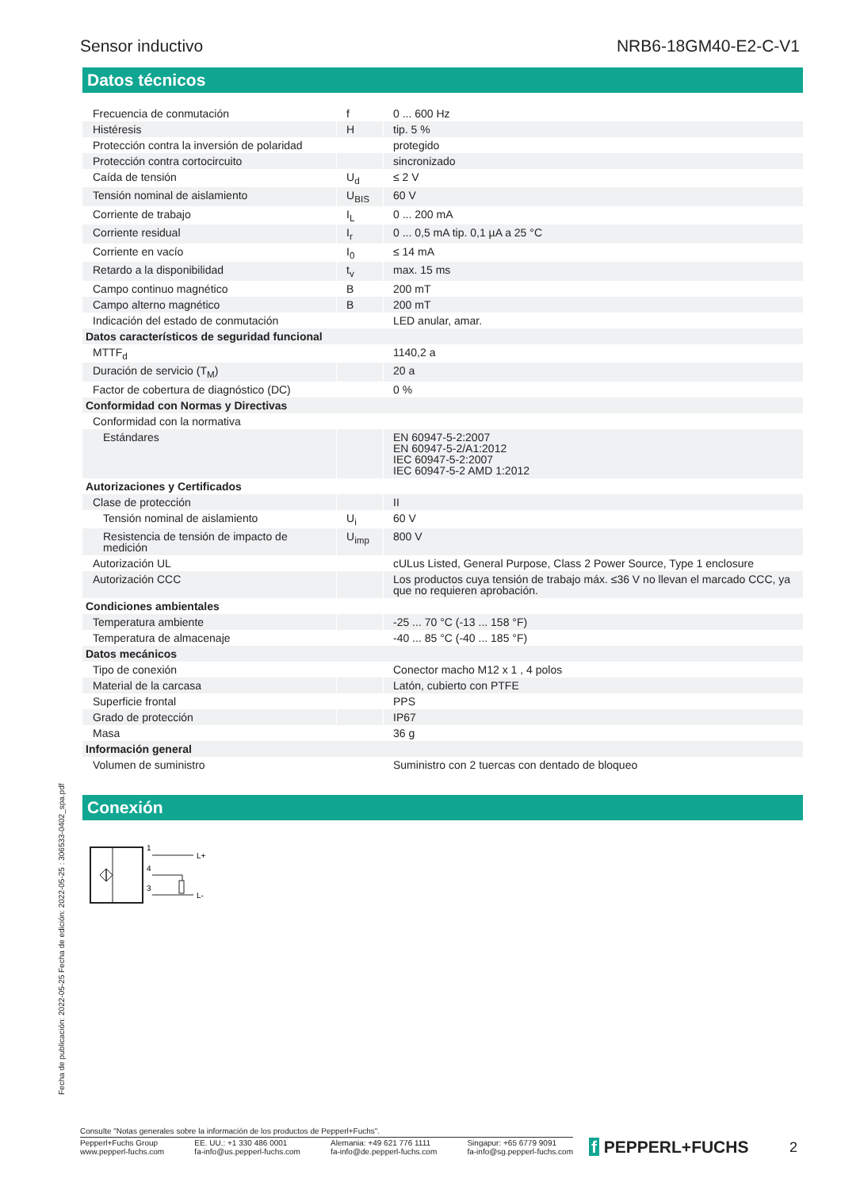Sensor inductivo NRB6-18GM40-E2-C-V1
Datos técnicos
| Frecuencia de conmutación | f | 0 ... 600 Hz |
| Histéresis | H | tip. 5 % |
| Protección contra la inversión de polaridad | | protegido |
| Protección contra cortocircuito | | sincronizado |
| Caída de tensión | U<sub>d</sub> | ≤ 2 V |
| Tensión nominal de aislamiento | U<sub>BIS</sub> | 60 V |
| Corriente de trabajo | I<sub>L</sub> | 0 ... 200 mA |
| Corriente residual | I<sub>r</sub> | 0 ... 0,5 mA tip. 0,1 µA a 25 °C |
| Corriente en vacío | I<sub>0</sub> | ≤ 14 mA |
| Retardo a la disponibilidad | t<sub>v</sub> | max. 15 ms |
| Campo continuo magnético | B | 200 mT |
| Campo alterno magnético | B | 200 mT |
| Indicación del estado de conmutación | | LED anular, amar. |
| Datos característicos de seguridad funcional | | |
| MTTF<sub>d</sub> | | 1140,2 a |
| Duración de servicio (T<sub>M</sub>) | | 20 a |
| Factor de cobertura de diagnóstico (DC) | | 0 % |
| Conformidad con Normas y Directivas | | |
| Conformidad con la normativa | | |
| Estándares | | EN 60947-5-2:2007 EN 60947-5-2/A1:2012 IEC 60947-5-2:2007 IEC 60947-5-2 AMD 1:2012 |
| Autorizaciones y Certificados | | |
| Clase de protección | | II |
| Tensión nominal de aislamiento | U<sub>i</sub> | 60 V |
| Resistencia de tensión de impacto de medición | U<sub>imp</sub> | 800 V |
| Autorización UL | | cULus Listed, General Purpose, Class 2 Power Source, Type 1 enclosure |
| Autorización CCC | | Los productos cuya tensión de trabajo máx. ≤36 V no llevan el marcado CCC, ya que no requieren aprobación. |
| Condiciones ambientales | | |
| Temperatura ambiente | | -25 ... 70 °C (-13 ... 158 °F) |
| Temperatura de almacenaje | | -40 ... 85 °C (-40 ... 185 °F) |
| Datos mecánicos | | |
| Tipo de conexión | | Conector macho M12 x 1 , 4 polos |
| Material de la carcasa | | Latón, cubierto con PTFE |
| Superficie frontal | | PPS |
| Grado de protección | | IP67 |
| Masa | | 36 g |
| Información general | | |
| Volumen de suministro | | Suministro con 2 tuercas con dentado de bloqueo |
Conexión
1
4
3
L+
L-
Fecha de publicación: 2022-05-25 Fecha de edición: 2022-05-25 : 306533-0402_spa.pdf
Consulte "Notas generales sobre la información de los productos de Pepperl+Fuchs".
Pepperl+Fuchs Group
www.pepperl-fuchs.com EE. UU.: +1 330 486 0001
fa-info@us.pepperl-fuchs.com Alemania: +49 621 776 1111
fa-info@de.pepperl-fuchs.com Singapur: +65 6779 9091
fa-info@sg.pepperl-fuchs.com
f PEPPERL+FUCHS 2